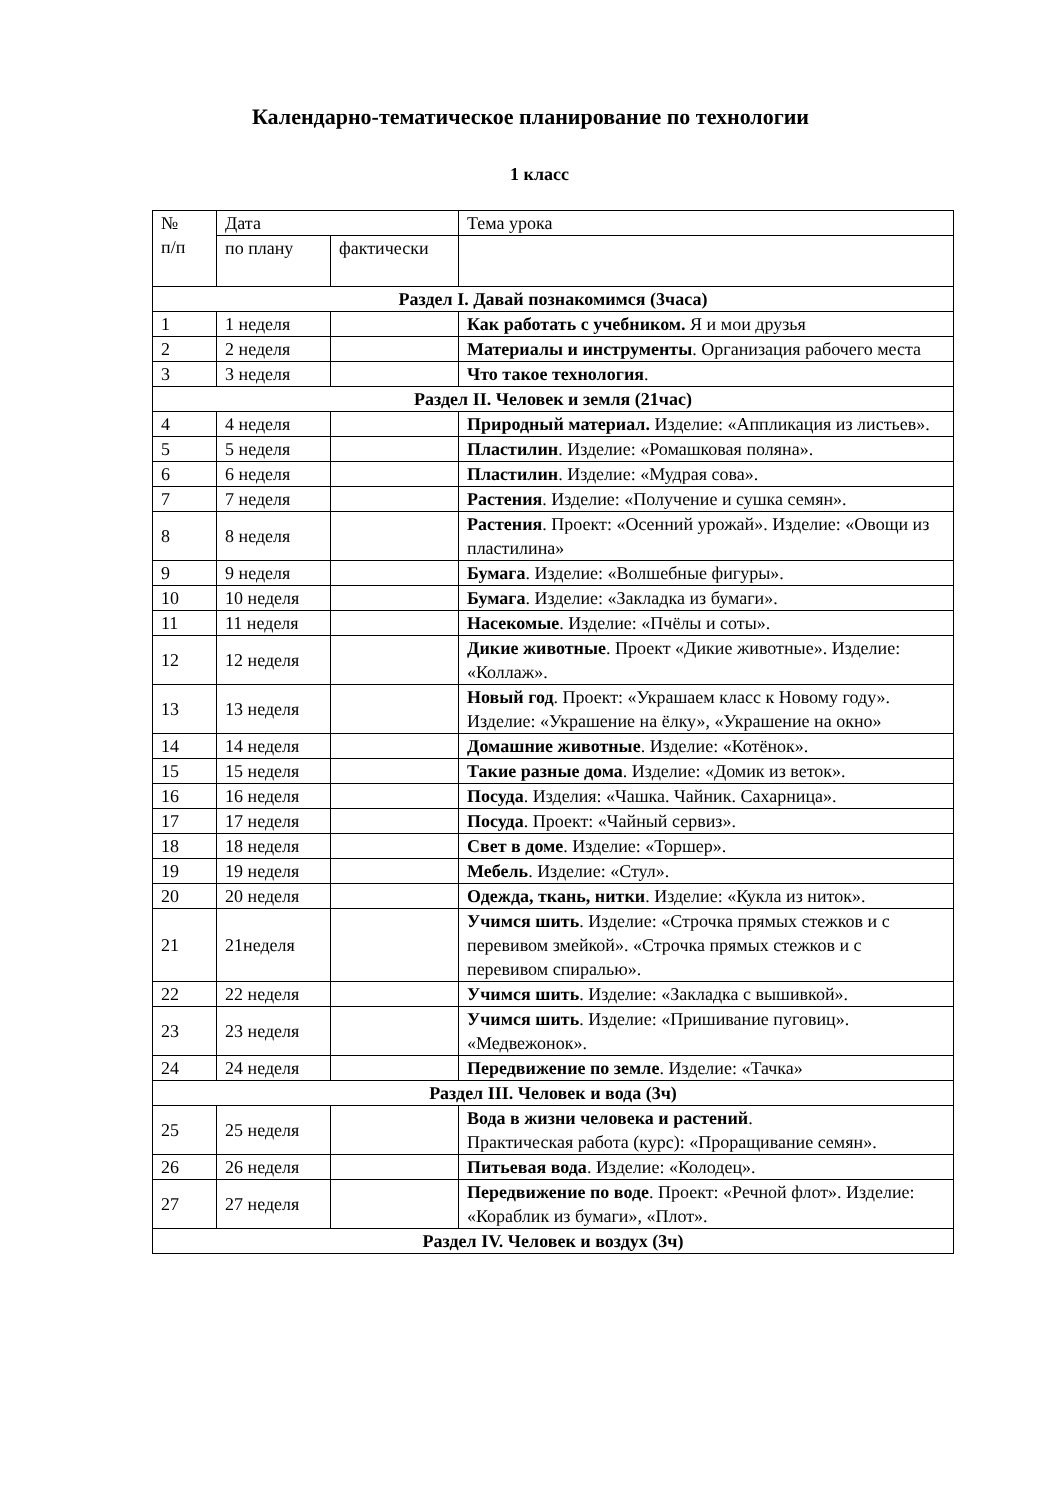Календарно-тематическое планирование по технологии
1 класс
| № п/п | Дата | | Тема урока |
| --- | --- | --- | --- |
| | по плану | фактически | |
| Раздел I. Давай познакомимся (3часа) | | | |
| 1 | 1 неделя | | Как работать с учебником. Я и мои друзья |
| 2 | 2 неделя | | Материалы и инструменты . Организация рабочего места |
| 3 | 3 неделя | | Что такое технология . |
| Раздел II. Человек и земля (21час) | | | |
| 4 | 4 неделя | | Природный материал. Изделие: «Аппликация из листьев». |
| 5 | 5 неделя | | Пластилин . Изделие: «Ромашковая поляна». |
| 6 | 6 неделя | | Пластилин . Изделие: «Мудрая сова». |
| 7 | 7 неделя | | Растения . Изделие: «Получение и сушка семян». |
| 8 | 8 неделя | | Растения . Проект: «Осенний урожай». Изделие: «Овощи из пластилина» |
| 9 | 9 неделя | | Бумага . Изделие: «Волшебные фигуры». |
| 10 | 10 неделя | | Бумага . Изделие: «Закладка из бумаги». |
| 11 | 11 неделя | | Насекомые . Изделие: «Пчёлы и соты». |
| 12 | 12 неделя | | Дикие животные . Проект «Дикие животные». Изделие: «Коллаж». |
| 13 | 13 неделя | | Новый год . Проект: «Украшаем класс к Новому году». Изделие: «Украшение на ёлку», «Украшение на окно» |
| 14 | 14 неделя | | Домашние животные . Изделие: «Котёнок». |
| 15 | 15 неделя | | Такие разные дома . Изделие: «Домик из веток». |
| 16 | 16 неделя | | Посуда . Изделия: «Чашка. Чайник. Сахарница». |
| 17 | 17 неделя | | Посуда . Проект: «Чайный сервиз». |
| 18 | 18 неделя | | Свет в доме . Изделие: «Торшер». |
| 19 | 19 неделя | | Мебель . Изделие: «Стул». |
| 20 | 20 неделя | | Одежда, ткань, нитки . Изделие: «Кукла из ниток». |
| 21 | 21неделя | | Учимся шить . Изделие: «Строчка прямых стежков и с перевивом змейкой». «Строчка прямых стежков и с перевивом спиралью». |
| 22 | 22 неделя | | Учимся шить . Изделие: «Закладка с вышивкой». |
| 23 | 23 неделя | | Учимся шить . Изделие: «Пришивание пуговиц». «Медвежонок». |
| 24 | 24 неделя | | Передвижение по земле . Изделие: «Тачка» |
| Раздел III. Человек и вода (3ч) | | | |
| 25 | 25 неделя | | Вода в жизни человека и растений . Практическая работа (курс): «Проращивание семян». |
| 26 | 26 неделя | | Питьевая вода . Изделие: «Колодец». |
| 27 | 27 неделя | | Передвижение по воде . Проект: «Речной флот». Изделие: «Кораблик из бумаги», «Плот». |
| Раздел IV. Человек и воздух (3ч) | | | |